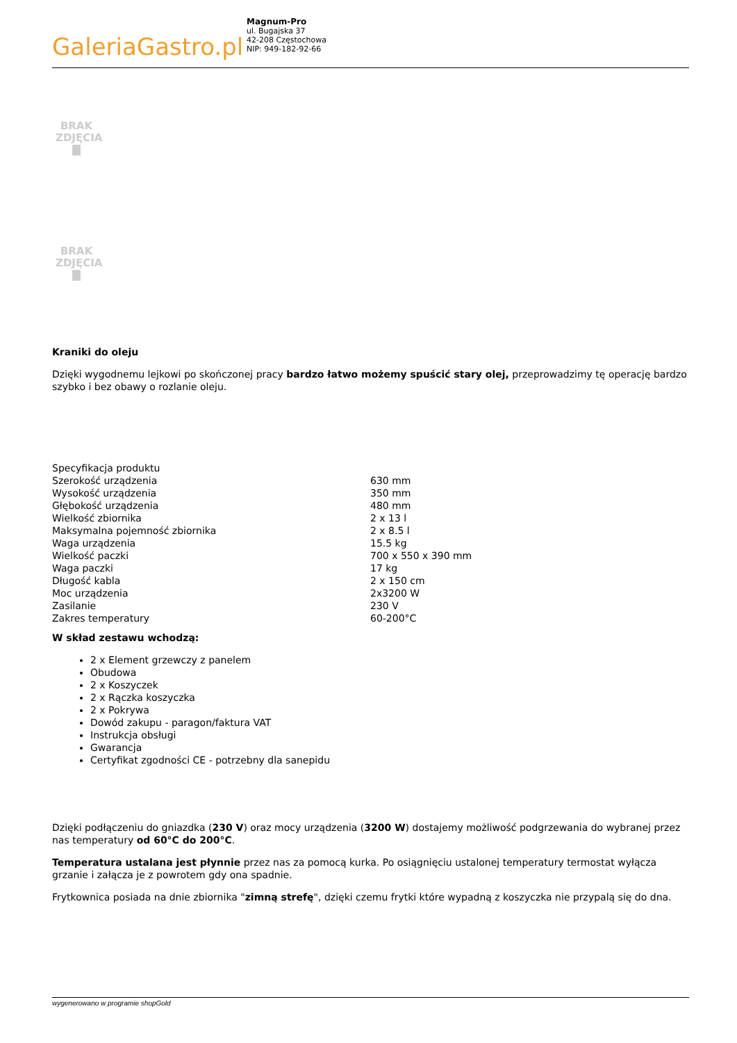Galeria Gastro.pl
Magnum-Pro
ul. Bugajska 37
42-208 Częstochowa
NIP: 949-182-92-66
BRAK
ZDJĘCIA
▇
BRAK
ZDJĘCIA
▇
Kraniki do oleju
Dzięki wygodnemu lejkowi po skończonej pracy bardzo łatwo możemy spuścić stary olej, przeprowadzimy tę operację bardzo szybko i bez obawy o rozlanie oleju.
| Specyfikacja produktu | |
| Szerokość urządzenia | 630 mm |
| Wysokość urządzenia | 350 mm |
| Głębokość urządzenia | 480 mm |
| Wielkość zbiornika | 2 x 13 l |
| Maksymalna pojemność zbiornika | 2 x 8.5 l |
| Waga urządzenia | 15.5 kg |
| Wielkość paczki | 700 x 550 x 390 mm |
| Waga paczki | 17 kg |
| Długość kabla | 2 x 150 cm |
| Moc urządzenia | 2x3200 W |
| Zasilanie | 230 V |
| Zakres temperatury | 60-200°C |
W skład zestawu wchodzą:
2 x Element grzewczy z panelem
Obudowa
2 x Koszyczek
2 x Rączka koszyczka
2 x Pokrywa
Dowód zakupu - paragon/faktura VAT
Instrukcja obsługi
Gwarancja
Certyfikat zgodności CE - potrzebny dla sanepidu
Dzięki podłączeniu do gniazdka (230 V) oraz mocy urządzenia (3200 W) dostajemy możliwość podgrzewania do wybranej przez nas temperatury od 60°C do 200°C.
Temperatura ustalana jest płynnie przez nas za pomocą kurka. Po osiągnięciu ustalonej temperatury termostat wyłącza grzanie i załącza je z powrotem gdy ona spadnie.
Frytkownica posiada na dnie zbiornika "zimną strefę", dzięki czemu frytki które wypadną z koszyczka nie przypalą się do dna.
wygenerowano w programie shopGold